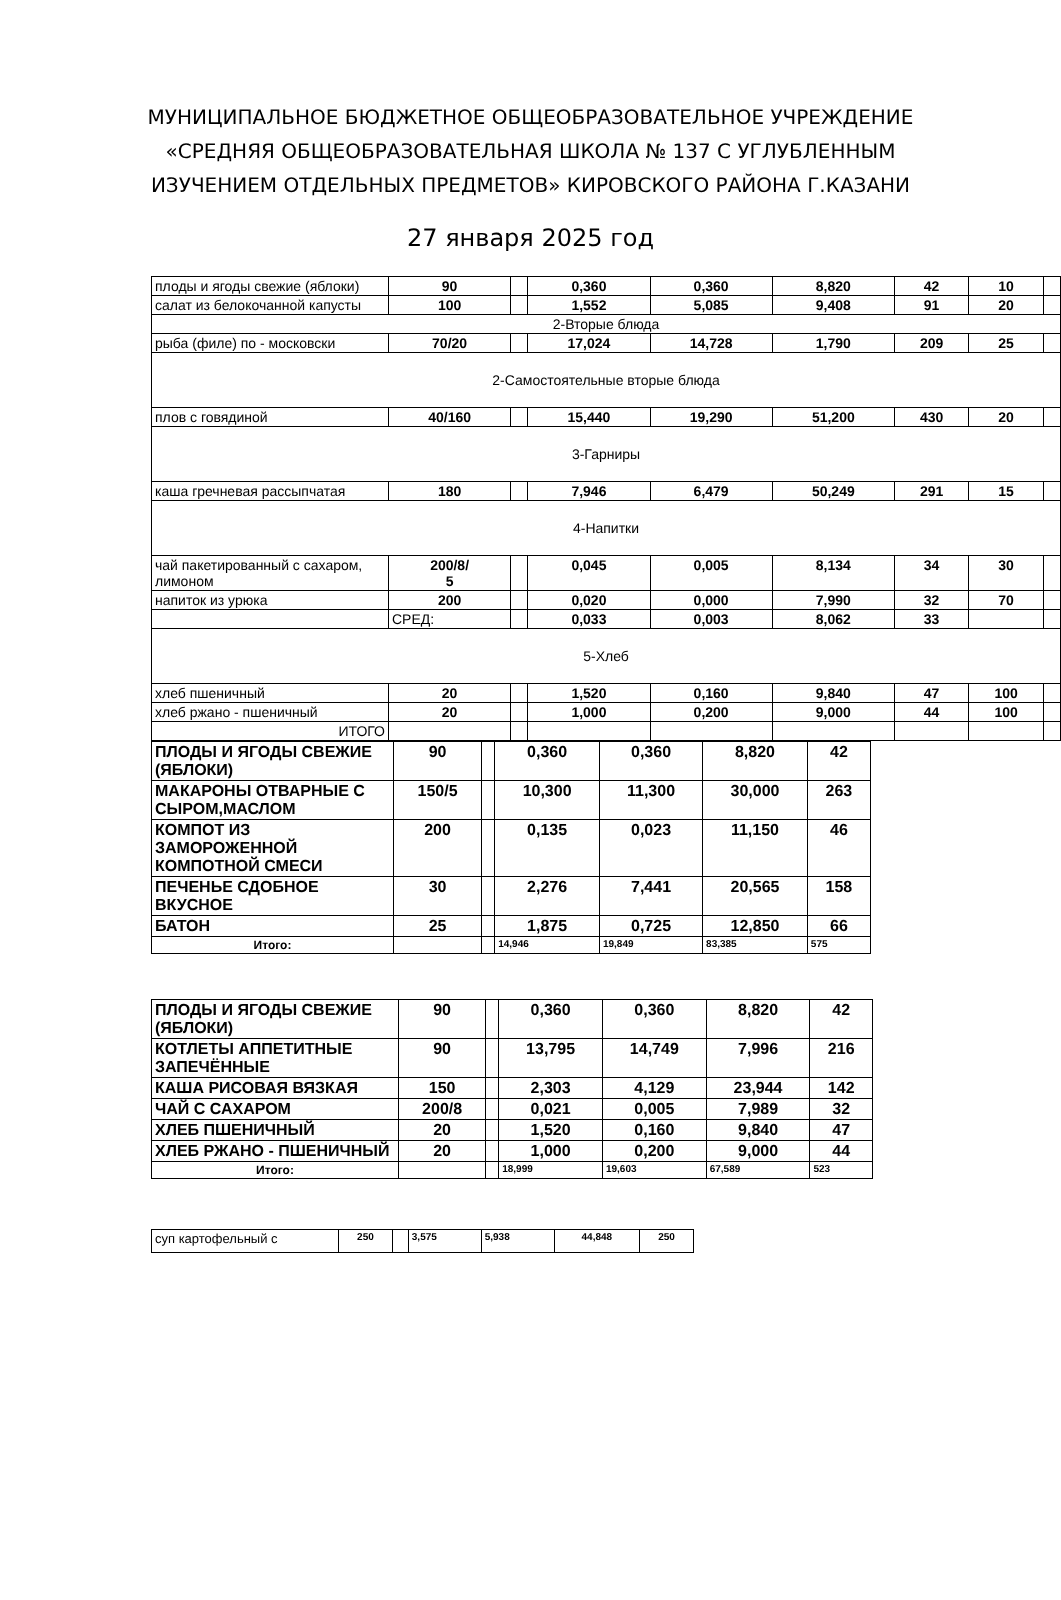МУНИЦИПАЛЬНОЕ БЮДЖЕТНОЕ ОБЩЕОБРАЗОВАТЕЛЬНОЕ УЧРЕЖДЕНИЕ
«СРЕДНЯЯ ОБЩЕОБРАЗОВАТЕЛЬНАЯ ШКОЛА № 137 С УГЛУБЛЕННЫМ
ИЗУЧЕНИЕМ ОТДЕЛЬНЫХ ПРЕДМЕТОВ» КИРОВСКОГО РАЙОНА Г.КАЗАНИ
27 января 2025 год
| плоды и ягоды свежие (яблоки) | 90 | | 0,360 | 0,360 | 8,820 | 42 | 10 | |
| салат из белокочанной капусты | 100 | | 1,552 | 5,085 | 9,408 | 91 | 20 | |
| 2-Вторые блюда | | | | | | | | |
| рыба (филе) по - московски | 70/20 | | 17,024 | 14,728 | 1,790 | 209 | 25 | |
| 2-Самостоятельные вторые блюда | | | | | | | | |
| плов с говядиной | 40/160 | | 15,440 | 19,290 | 51,200 | 430 | 20 | |
| 3-Гарниры | | | | | | | | |
| каша гречневая рассыпчатая | 180 | | 7,946 | 6,479 | 50,249 | 291 | 15 | |
| 4-Напитки | | | | | | | | |
| чай пакетированный с сахаром, лимоном | 200/8/ 5 | | 0,045 | 0,005 | 8,134 | 34 | 30 | |
| напиток из урюка | 200 | | 0,020 | 0,000 | 7,990 | 32 | 70 | |
| | СРЕД: | | 0,033 | 0,003 | 8,062 | 33 | | |
| 5-Хлеб | | | | | | | | |
| хлеб пшеничный | 20 | | 1,520 | 0,160 | 9,840 | 47 | 100 | |
| хлеб ржано - пшеничный | 20 | | 1,000 | 0,200 | 9,000 | 44 | 100 | |
| ИТОГО | | | | | | | | |
| ПЛОДЫ И ЯГОДЫ СВЕЖИЕ (ЯБЛОКИ) | 90 | | 0,360 | 0,360 | 8,820 | 42 |
| МАКАРОНЫ ОТВАРНЫЕ С СЫРОМ,МАСЛОМ | 150/5 | | 10,300 | 11,300 | 30,000 | 263 |
| КОМПОТ ИЗ ЗАМОРОЖЕННОЙ КОМПОТНОЙ СМЕСИ | 200 | | 0,135 | 0,023 | 11,150 | 46 |
| ПЕЧЕНЬЕ СДОБНОЕ ВКУСНОЕ | 30 | | 2,276 | 7,441 | 20,565 | 158 |
| БАТОН | 25 | | 1,875 | 0,725 | 12,850 | 66 |
| Итого: | | | 14,946 | 19,849 | 83,385 | 575 |
| ПЛОДЫ И ЯГОДЫ СВЕЖИЕ (ЯБЛОКИ) | 90 | | 0,360 | 0,360 | 8,820 | 42 |
| КОТЛЕТЫ АППЕТИТНЫЕ ЗАПЕЧЁННЫЕ | 90 | | 13,795 | 14,749 | 7,996 | 216 |
| КАША РИСОВАЯ ВЯЗКАЯ | 150 | | 2,303 | 4,129 | 23,944 | 142 |
| ЧАЙ С САХАРОМ | 200/8 | | 0,021 | 0,005 | 7,989 | 32 |
| ХЛЕБ ПШЕНИЧНЫЙ | 20 | | 1,520 | 0,160 | 9,840 | 47 |
| ХЛЕБ РЖАНО - ПШЕНИЧНЫЙ | 20 | | 1,000 | 0,200 | 9,000 | 44 |
| Итого: | | | 18,999 | 19,603 | 67,589 | 523 |
| суп картофельный с | 250 | | 3,575 | 5,938 | 44,848 | 250 |